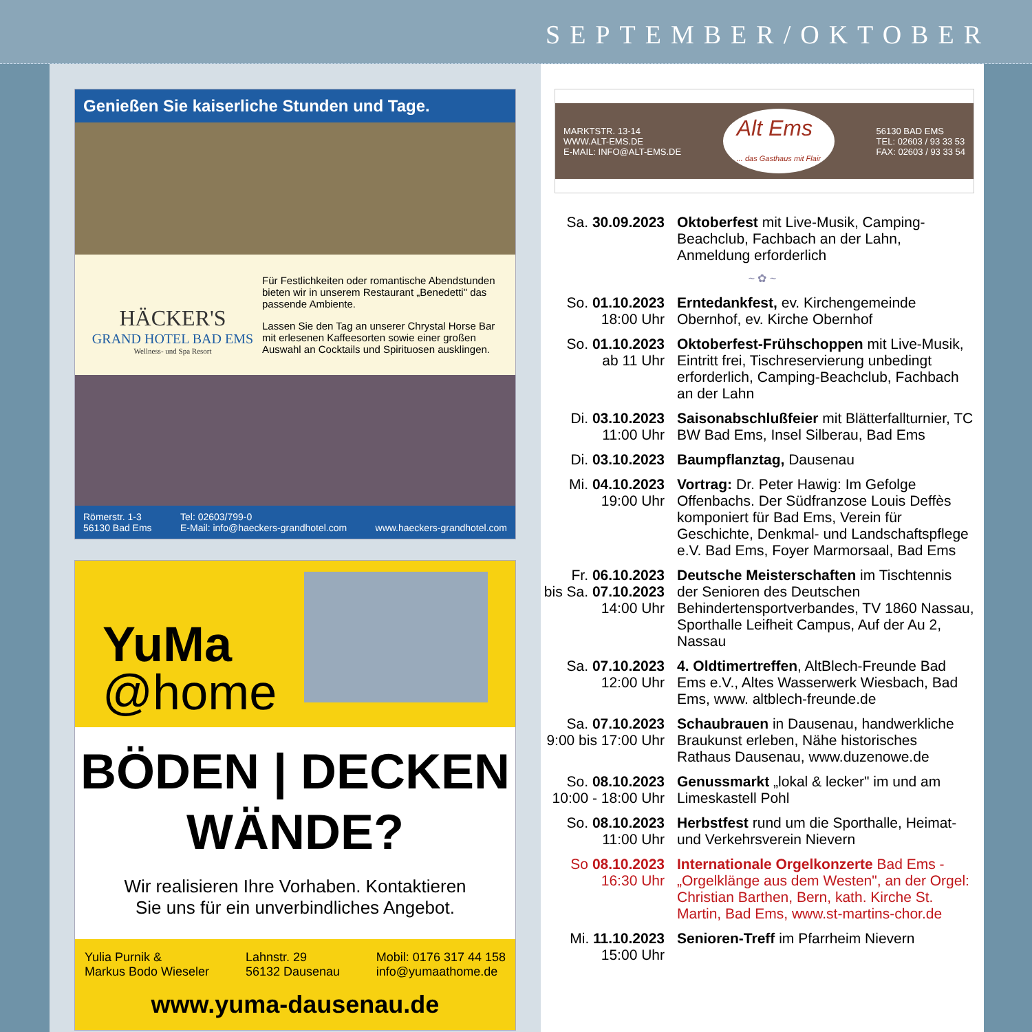SEPTEMBER/OKTOBER
Genießen Sie kaiserliche Stunden und Tage.
HÄCKER'S
GRAND HOTEL BAD EMS
Wellness- und Spa Resort
Für Festlichkeiten oder romantische Abendstunden bieten wir in unserem Restaurant „Benedetti" das passende Ambiente.
Lassen Sie den Tag an unserer Chrystal Horse Bar mit erlesenen Kaffeesorten sowie einer großen Auswahl an Cocktails und Spirituosen ausklingen.
Römerstr. 1-3
56130 Bad Ems Tel: 02603/799-0
E-Mail: info@haeckers-grandhotel.com
www.haeckers-grandhotel.com
YuMa
@home
BÖDEN | DECKEN
WÄNDE?
Wir realisieren Ihre Vorhaben. Kontaktieren
Sie uns für ein unverbindliches Angebot.
Yulia Purnik &
Markus Bodo Wieseler Lahnstr. 29
56132 Dausenau Mobil: 0176 317 44 158
info@yumaathome.de
www.yuma-dausenau.de
MARKTSTR. 13-14
WWW.ALT-EMS.DE
E-MAIL: INFO@ALT-EMS.DE Alt Ems
... das Gasthaus mit Flair 56130 BAD EMS
TEL: 02603 / 93 33 53
FAX: 02603 / 93 33 54
Sa. 30.09.2023 Oktoberfest mit Live-Musik, Camping-Beachclub, Fachbach an der Lahn, Anmeldung erforderlich
~ ✿ ~
So. 01.10.2023
18:00 Uhr
Erntedankfest, ev. Kirchengemeinde Obernhof, ev. Kirche Obernhof
So. 01.10.2023
ab 11 Uhr
Oktoberfest-Frühschoppen mit Live-Musik, Eintritt frei, Tischreservierung unbedingt erforder­lich, Camping-Beachclub, Fachbach an der Lahn
Di. 03.10.2023
11:00 Uhr
Saisonabschlußfeier mit Blätterfallturnier, TC BW Bad Ems, Insel Silberau, Bad Ems
Di. 03.10.2023 Baumpflanztag, Dausenau
Mi. 04.10.2023
19:00 Uhr
Vortrag: Dr. Peter Hawig: Im Gefolge Offenbachs. Der Südfranzose Louis Deffès komponiert für Bad Ems, Verein für Geschichte, Denkmal- und Landschaftspflege e.V. Bad Ems, Foyer Marmorsaal, Bad Ems
Fr. 06.10.2023
bis Sa. 07.10.2023
14:00 Uhr
Deutsche Meisterschaften im Tischtennis der Senioren des Deutschen Behindertensportverbandes, TV 1860 Nassau, Sporthalle Leifheit Campus, Auf der Au 2, Nassau
Sa. 07.10.2023
12:00 Uhr
4. Oldtimertreffen, AltBlech-Freunde Bad Ems e.V., Altes Wasserwerk Wiesbach, Bad Ems, www. altblech-freunde.de
Sa. 07.10.2023
9:00 bis 17:00 Uhr
Schaubrauen in Dausenau, handwerkliche Braukunst erleben, Nähe historisches Rathaus Dausenau, www.duzenowe.de
So. 08.10.2023
10:00 - 18:00 Uhr
Genussmarkt „lokal & lecker" im und am Limeskastell Pohl
So. 08.10.2023
11:00 Uhr
Herbstfest rund um die Sporthalle, Heimat- und Verkehrsverein Nievern
So 08.10.2023
16:30 Uhr
Internationale Orgelkonzerte Bad Ems - „Orgelklänge aus dem Westen", an der Orgel: Christian Barthen, Bern, kath. Kirche St. Martin, Bad Ems, www.st-martins-chor.de
Mi. 11.10.2023
15:00 Uhr
Senioren-Treff im Pfarrheim Nievern